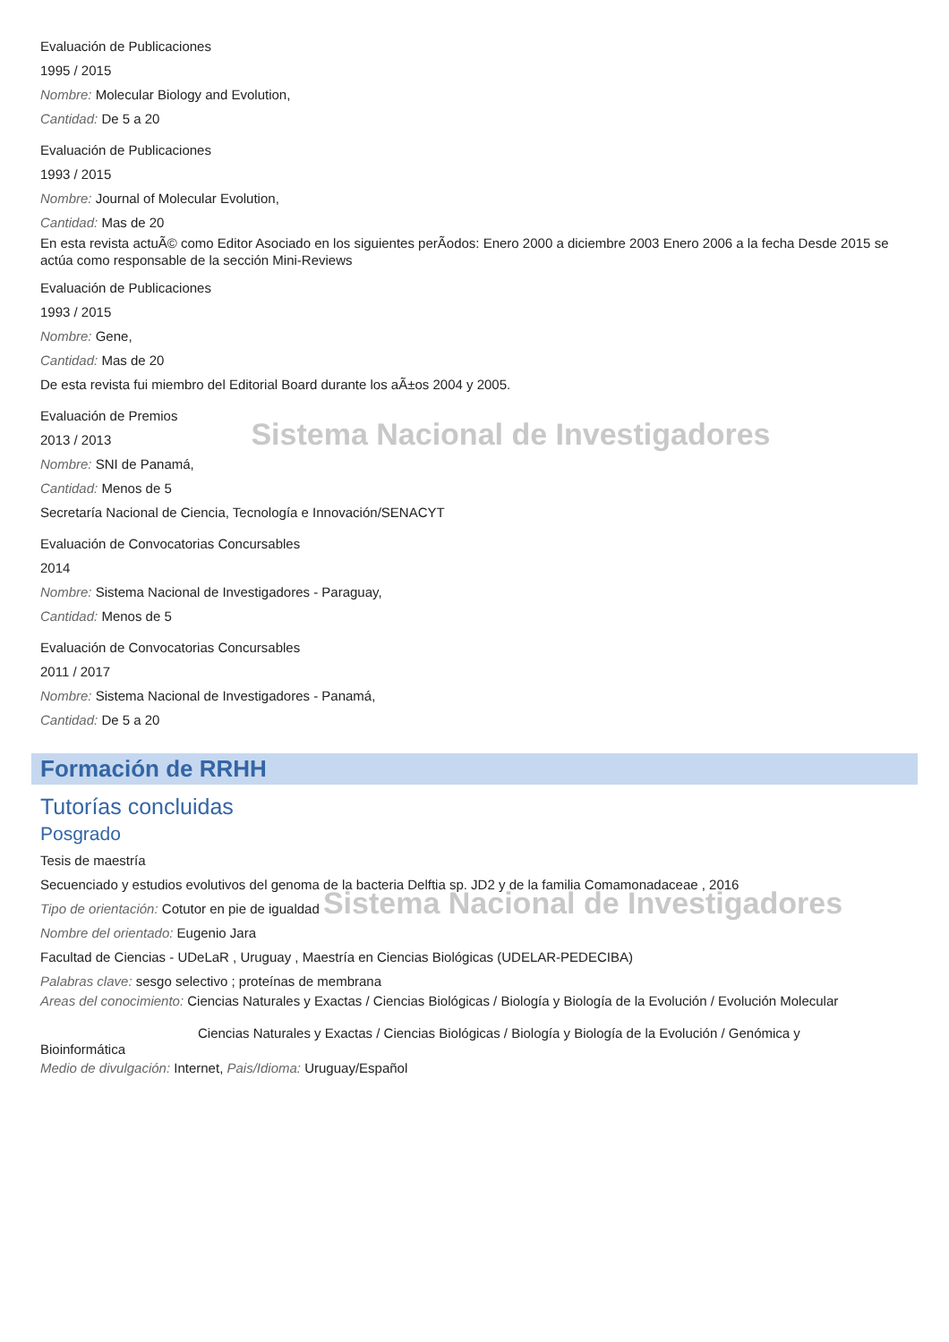Evaluación de Publicaciones
1995 / 2015
Nombre: Molecular Biology and Evolution,
Cantidad: De 5 a 20
Evaluación de Publicaciones
1993 / 2015
Nombre: Journal of Molecular Evolution,
Cantidad: Mas de 20
En esta revista actuÃ© como Editor Asociado en los siguientes perÃ­odos: Enero 2000 a diciembre 2003 Enero 2006 a la fecha Desde 2015 se actúa como responsable de la sección Mini-Reviews
Evaluación de Publicaciones
1993 / 2015
Nombre: Gene,
Cantidad: Mas de 20
De esta revista fui miembro del Editorial Board durante los aÃ±os 2004 y 2005.
Evaluación de Premios
2013 / 2013 Sistema Nacional de Investigadores
Nombre: SNI de Panamá,
Cantidad: Menos de 5
Secretaría Nacional de Ciencia, Tecnología e Innovación/SENACYT
Evaluación de Convocatorias Concursables
2014
Nombre: Sistema Nacional de Investigadores - Paraguay,
Cantidad: Menos de 5
Evaluación de Convocatorias Concursables
2011 / 2017
Nombre: Sistema Nacional de Investigadores - Panamá,
Cantidad: De 5 a 20
Formación de RRHH
Tutorías concluidas
Posgrado
Tesis de maestría
Secuenciado y estudios evolutivos del genoma de la bacteria Delftia sp. JD2 y de la familia Comamonadaceae , 2016
Tipo de orientación: Cotutor en pie de igualdad Sistema Nacional de Investigadores
Nombre del orientado: Eugenio Jara
Facultad de Ciencias - UDeLaR , Uruguay , Maestría en Ciencias Biológicas (UDELAR-PEDECIBA)
Palabras clave: sesgo selectivo ; proteínas de membrana
Areas del conocimiento: Ciencias Naturales y Exactas / Ciencias Biológicas / Biología y Biología de la Evolución / Evolución Molecular
Ciencias Naturales y Exactas / Ciencias Biológicas / Biología y Biología de la Evolución / Genómica y
Bioinformática
Medio de divulgación: Internet, Pais/Idioma: Uruguay/Español